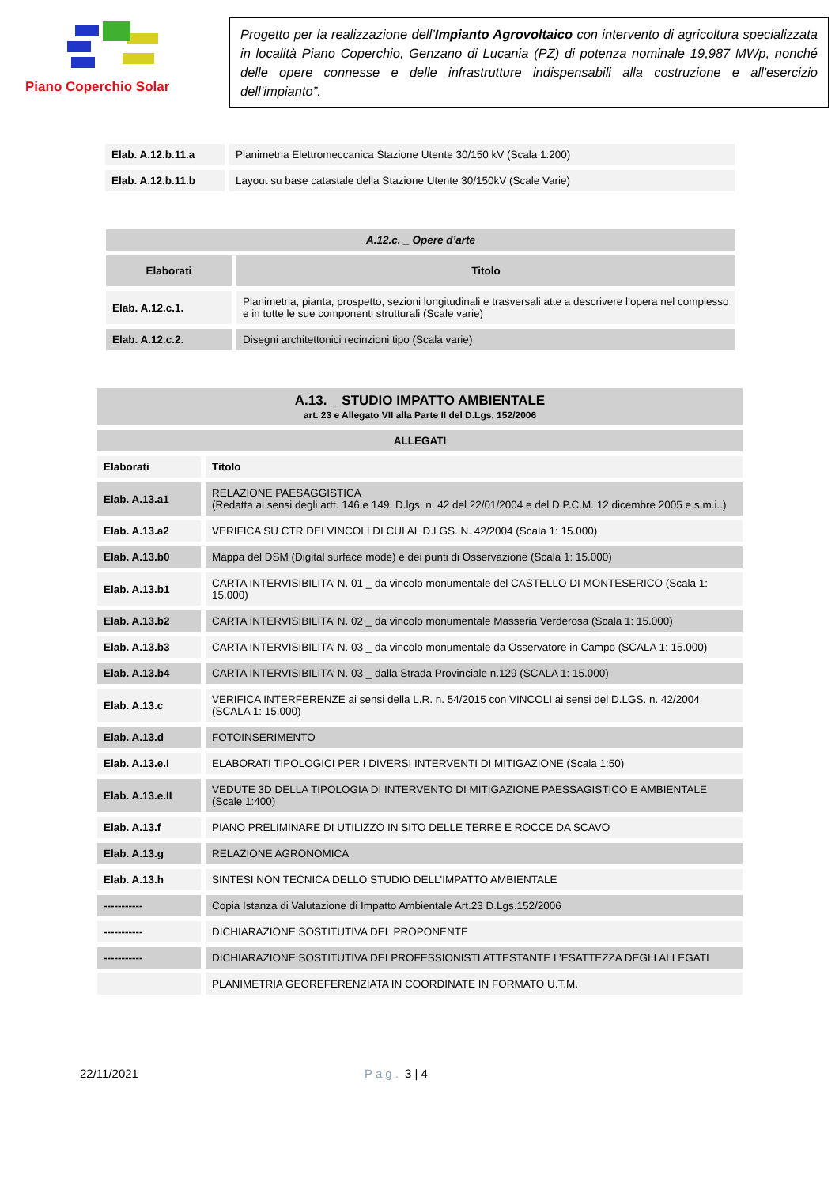Piano Coperchio Solar
Progetto per la realizzazione dell’Impianto Agrovoltaico con intervento di agricoltura specializzata in località Piano Coperchio, Genzano di Lucania (PZ) di potenza nominale 19,987 MWp, nonché delle opere connesse e delle infrastrutture indispensabili alla costruzione e all'esercizio dell’impianto”.
| Elab. A.12.b.11.a | Planimetria Elettromeccanica Stazione Utente 30/150 kV (Scala 1:200) |
| Elab. A.12.b.11.b | Layout su base catastale della Stazione Utente 30/150kV (Scale Varie) |
| A.12.c. _ Opere d’arte | |
| Elaborati | Titolo |
| Elab. A.12.c.1. | Planimetria, pianta, prospetto, sezioni longitudinali e trasversali atte a descrivere l’opera nel complesso e in tutte le sue componenti strutturali (Scale varie) |
| Elab. A.12.c.2. | Disegni architettonici recinzioni tipo (Scala varie) |
| A.13. _ STUDIO IMPATTO AMBIENTALE art. 23 e Allegato VII alla Parte II del D.Lgs. 152/2006 | |
| ALLEGATI | |
| Elaborati | Titolo |
| Elab. A.13.a1 | RELAZIONE PAESAGGISTICA (Redatta ai sensi degli artt. 146 e 149, D.lgs. n. 42 del 22/01/2004 e del D.P.C.M. 12 dicembre 2005 e s.m.i..) |
| Elab. A.13.a2 | VERIFICA SU CTR DEI VINCOLI DI CUI AL D.LGS. N. 42/2004 (Scala 1: 15.000) |
| Elab. A.13.b0 | Mappa del DSM (Digital surface mode) e dei punti di Osservazione (Scala 1: 15.000) |
| Elab. A.13.b1 | CARTA INTERVISIBILITA’ N. 01 _ da vincolo monumentale del CASTELLO DI MONTESERICO (Scala 1: 15.000) |
| Elab. A.13.b2 | CARTA INTERVISIBILITA’ N. 02 _ da vincolo monumentale Masseria Verderosa (Scala 1: 15.000) |
| Elab. A.13.b3 | CARTA INTERVISIBILITA’ N. 03 _ da vincolo monumentale da Osservatore in Campo (SCALA 1: 15.000) |
| Elab. A.13.b4 | CARTA INTERVISIBILITA’ N. 03 _ dalla Strada Provinciale n.129 (SCALA 1: 15.000) |
| Elab. A.13.c | VERIFICA INTERFERENZE ai sensi della L.R. n. 54/2015 con VINCOLI ai sensi del D.LGS. n. 42/2004 (SCALA 1: 15.000) |
| Elab. A.13.d | FOTOINSERIMENTO |
| Elab. A.13.e.I | ELABORATI TIPOLOGICI PER I DIVERSI INTERVENTI DI MITIGAZIONE (Scala 1:50) |
| Elab. A.13.e.II | VEDUTE 3D DELLA TIPOLOGIA DI INTERVENTO DI MITIGAZIONE PAESSAGISTICO E AMBIENTALE (Scale 1:400) |
| Elab. A.13.f | PIANO PRELIMINARE DI UTILIZZO IN SITO DELLE TERRE E ROCCE DA SCAVO |
| Elab. A.13.g | RELAZIONE AGRONOMICA |
| Elab. A.13.h | SINTESI NON TECNICA DELLO STUDIO DELL'IMPATTO AMBIENTALE |
| ----------- | Copia Istanza di Valutazione di Impatto Ambientale Art.23 D.Lgs.152/2006 |
| ----------- | DICHIARAZIONE SOSTITUTIVA DEL PROPONENTE |
| ----------- | DICHIARAZIONE SOSTITUTIVA DEI PROFESSIONISTI ATTESTANTE L’ESATTEZZA DEGLI ALLEGATI |
| | PLANIMETRIA GEOREFERENZIATA IN COORDINATE IN FORMATO U.T.M. |
22/11/2021 Pag. 3 | 4